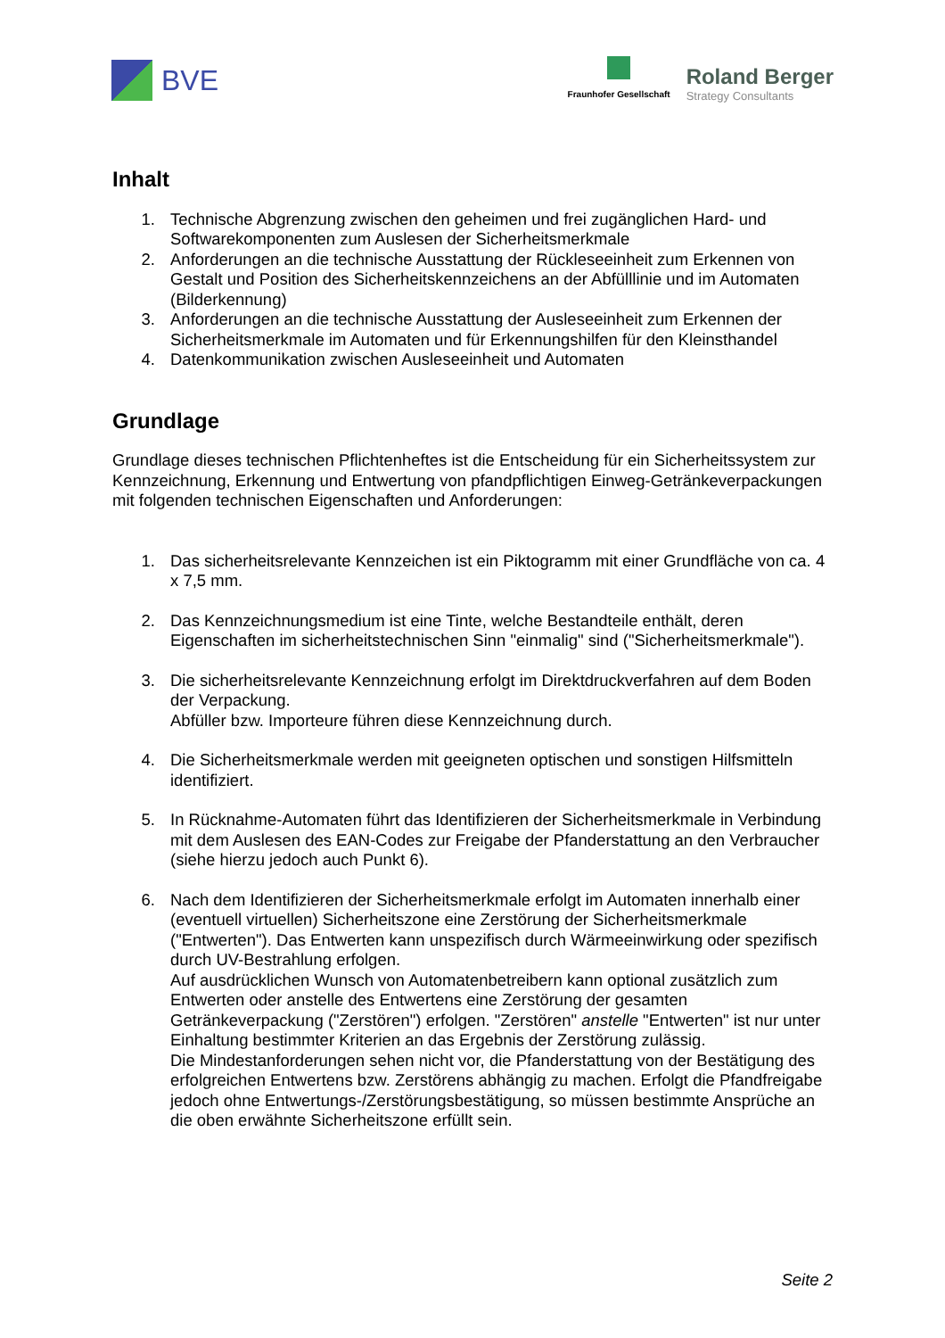BVE
Fraunhofer Gesellschaft
Roland Berger
Strategy Consultants
Inhalt
1. Technische Abgrenzung zwischen den geheimen und frei zugänglichen Hard- und Softwarekomponenten zum Auslesen der Sicherheitsmerkmale
2. Anforderungen an die technische Ausstattung der Rückleseeinheit zum Erkennen von Gestalt und Position des Sicherheitskennzeichens an der Abfülllinie und im Automaten (Bilderkennung)
3. Anforderungen an die technische Ausstattung der Ausleseeinheit zum Erkennen der Sicherheitsmerkmale im Automaten und für Erkennungshilfen für den Kleinsthandel
4. Datenkommunikation zwischen Ausleseeinheit und Automaten
Grundlage
Grundlage dieses technischen Pflichtenheftes ist die Entscheidung für ein Sicherheitssystem zur Kennzeichnung, Erkennung und Entwertung von pfandpflichtigen Einweg-Getränkeverpackungen mit folgenden technischen Eigenschaften und Anforderungen:
1. Das sicherheitsrelevante Kennzeichen ist ein Piktogramm mit einer Grundfläche von ca. 4 x 7,5 mm.
2. Das Kennzeichnungsmedium ist eine Tinte, welche Bestandteile enthält, deren Eigenschaften im sicherheitstechnischen Sinn "einmalig" sind ("Sicherheitsmerkmale").
3. Die sicherheitsrelevante Kennzeichnung erfolgt im Direktdruckverfahren auf dem Boden der Verpackung.
Abfüller bzw. Importeure führen diese Kennzeichnung durch.
4. Die Sicherheitsmerkmale werden mit geeigneten optischen und sonstigen Hilfsmitteln identifiziert.
5. In Rücknahme-Automaten führt das Identifizieren der Sicherheitsmerkmale in Verbindung mit dem Auslesen des EAN-Codes zur Freigabe der Pfanderstattung an den Verbraucher (siehe hierzu jedoch auch Punkt 6).
6. Nach dem Identifizieren der Sicherheitsmerkmale erfolgt im Automaten innerhalb einer (eventuell virtuellen) Sicherheitszone eine Zerstörung der Sicherheitsmerkmale ("Entwerten"). Das Entwerten kann unspezifisch durch Wärmeeinwirkung oder spezifisch durch UV-Bestrahlung erfolgen.
Auf ausdrücklichen Wunsch von Automatenbetreibern kann optional zusätzlich zum Entwerten oder anstelle des Entwertens eine Zerstörung der gesamten Getränkeverpackung ("Zerstören") erfolgen. "Zerstören" anstelle "Entwerten" ist nur unter Einhaltung bestimmter Kriterien an das Ergebnis der Zerstörung zulässig.
Die Mindestanforderungen sehen nicht vor, die Pfanderstattung von der Bestätigung des erfolgreichen Entwertens bzw. Zerstörens abhängig zu machen. Erfolgt die Pfandfreigabe jedoch ohne Entwertungs-/Zerstörungsbestätigung, so müssen bestimmte Ansprüche an die oben erwähnte Sicherheitszone erfüllt sein.
Seite 2